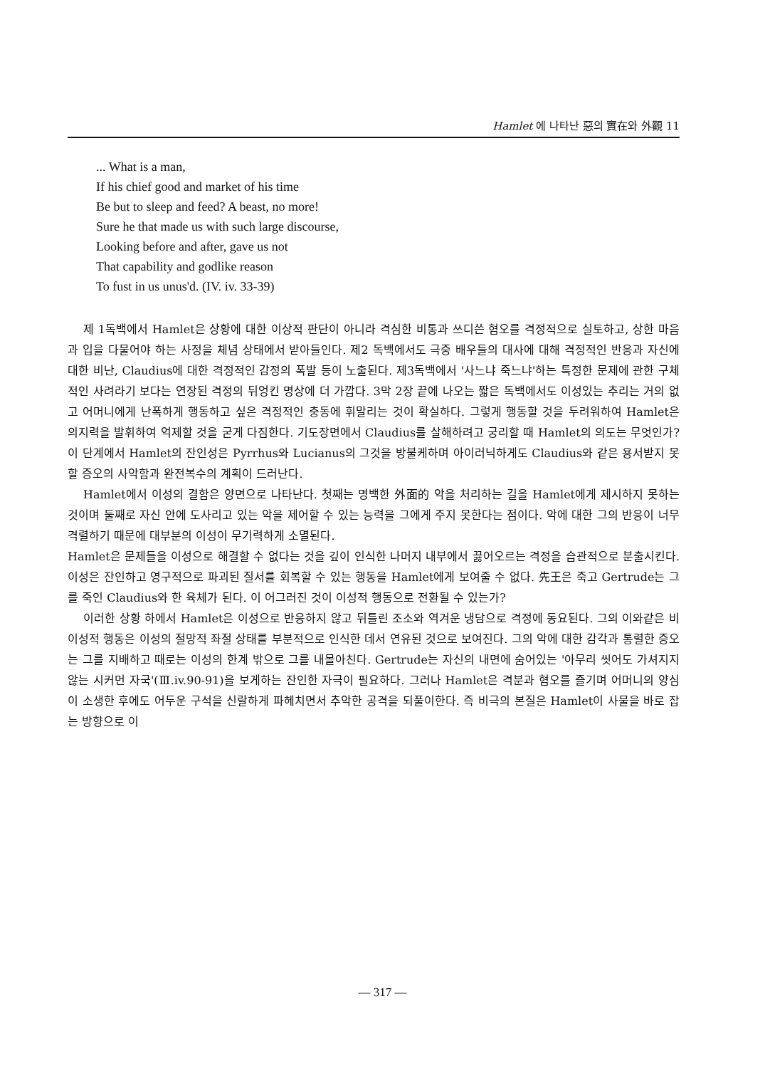Hamlet 에 나타난 惡의 實在와 外觀 11
... What is a man,
If his chief good and market of his time
Be but to sleep and feed? A beast, no more!
Sure he that made us with such large discourse,
Looking before and after, gave us not
That capability and godlike reason
To fust in us unus'd. (IV. iv. 33-39)
제 1독백에서 Hamlet은 상황에 대한 이상적 판단이 아니라 격심한 비통과 쓰디쓴 혐오를 격정적으로 실토하고, 상한 마음과 입을 다물어야 하는 사정을 체념 상태에서 받아들인다. 제2 독백에서도 극중 배우들의 대사에 대해 격정적인 반응과 자신에 대한 비난, Claudius에 대한 격정적인 감정의 폭발 등이 노출된다. 제3독백에서 '사느냐 죽느냐'하는 특정한 문제에 관한 구체적인 사려라기 보다는 연장된 격정의 뒤엉킨 명상에 더 가깝다. 3막 2장 끝에 나오는 짧은 독백에서도 이성있는 추리는 거의 없고 어머니에게 난폭하게 행동하고 싶은 격정적인 충동에 휘말리는 것이 확실하다. 그렇게 행동할 것을 두려워하여 Hamlet은 의지력을 발휘하여 억제할 것을 굳게 다짐한다. 기도장면에서 Claudius를 살해하려고 궁리할 때 Hamlet의 의도는 무엇인가? 이 단계에서 Hamlet의 잔인성은 Pyrrhus와 Lucianus의 그것을 방불케하며 아이러닉하게도 Claudius와 같은 용서받지 못할 증오의 사악함과 완전복수의 계획이 드러난다.
Hamlet에서 이성의 결함은 양면으로 나타난다. 첫째는 명백한 外面的 악을 처리하는 길을 Hamlet에게 제시하지 못하는 것이며 둘째로 자신 안에 도사리고 있는 악을 제어할 수 있는 능력을 그에게 주지 못한다는 점이다. 악에 대한 그의 반응이 너무 격렬하기 때문에 대부분의 이성이 무기력하게 소멸된다.
Hamlet은 문제들을 이성으로 해결할 수 없다는 것을 깊이 인식한 나머지 내부에서 끓어오르는 격정을 습관적으로 분출시킨다. 이성은 잔인하고 영구적으로 파괴된 질서를 회복할 수 있는 행동을 Hamlet에게 보여줄 수 없다. 先王은 죽고 Gertrude는 그를 죽인 Claudius와 한 육체가 된다. 이 어그러진 것이 이성적 행동으로 전환될 수 있는가?
이러한 상황 하에서 Hamlet은 이성으로 반응하지 않고 뒤틀린 조소와 역겨운 냉담으로 격정에 동요된다. 그의 이와같은 비이성적 행동은 이성의 절망적 좌절 상태를 부분적으로 인식한 데서 연유된 것으로 보여진다. 그의 악에 대한 감각과 통렬한 증오는 그를 지배하고 때로는 이성의 한계 밖으로 그를 내몰아친다. Gertrude는 자신의 내면에 숨어있는 '아무리 씻어도 가셔지지 않는 시커먼 자국'(Ⅲ.iv.90-91)을 보게하는 잔인한 자극이 필요하다. 그러나 Hamlet은 격분과 혐오를 즐기며 어머니의 양심이 소생한 후에도 어두운 구석을 신랄하게 파헤치면서 추악한 공격을 되풀이한다. 즉 비극의 본질은 Hamlet이 사물을 바로 잡는 방향으로 이
— 317 —